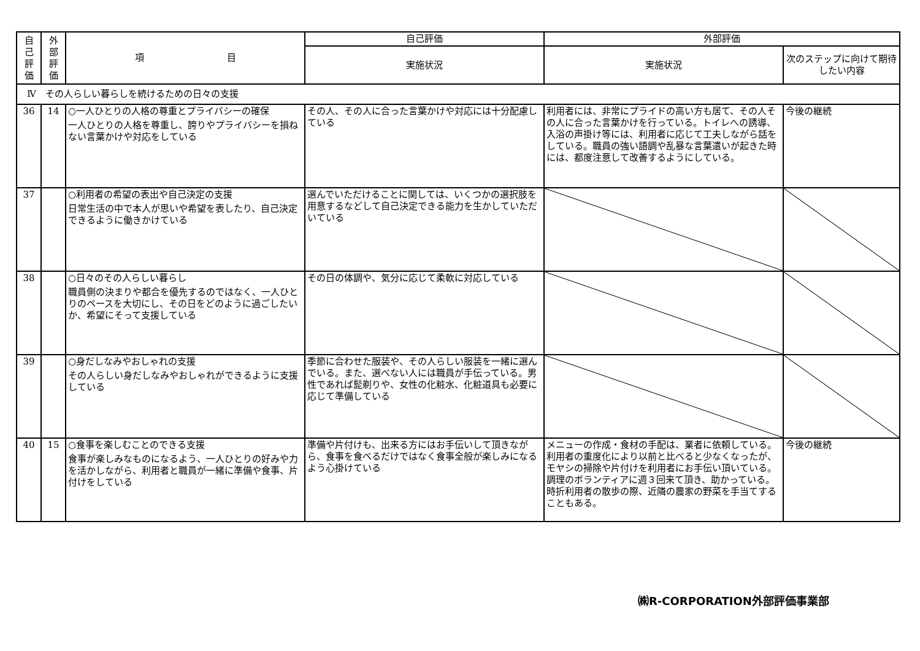| 自 己 評 価 | 外 部 評 価 | 項 目 | 自己評価 | 外部評価 | |
| --- | --- | --- | --- | --- | --- |
| | | | 実施状況 | 実施状況 | 次のステップに向けて期待したい内容 |
| Ⅳ その人らしい暮らしを続けるための日々の支援 | | | | | |
| 36 | 14 | ○一人ひとりの人格の尊重とプライバシーの確保 一人ひとりの人格を尊重し、誇りやプライバシーを損ねない言葉かけや対応をしている | その人、その人に合った言葉かけや対応には十分配慮している | 利用者には、非常にプライドの高い方も居て、その人その人に合った言葉かけを行っている。トイレへの誘導、入浴の声掛け等には、利用者に応じて工夫しながら話をしている。職員の強い語調や乱暴な言葉遣いが起きた時には、都度注意して改善するようにしている。 | 今後の継続 |
| 37 | | ○利用者の希望の表出や自己決定の支援 日常生活の中で本人が思いや希望を表したり、自己決定できるように働きかけている | 選んでいただけることに関しては、いくつかの選択肢を用意するなどして自己決定できる能力を生かしていただいている | | |
| 38 | | ○日々のその人らしい暮らし 職員側の決まりや都合を優先するのではなく、一人ひとりのペースを大切にし、その日をどのように過ごしたいか、希望にそって支援している | その日の体調や、気分に応じて柔軟に対応している | | |
| 39 | | ○身だしなみやおしゃれの支援 その人らしい身だしなみやおしゃれができるように支援している | 季節に合わせた服装や、その人らしい服装を一緒に選んでいる。また、選べない人には職員が手伝っている。男性であれば髭剃りや、女性の化粧水、化粧道具も必要に応じて準備している | | |
| 40 | 15 | ○食事を楽しむことのできる支援 食事が楽しみなものになるよう、一人ひとりの好みや力を活かしながら、利用者と職員が一緒に準備や食事、片付けをしている | 準備や片付けも、出来る方にはお手伝いして頂きながら、食事を食べるだけではなく食事全般が楽しみになるよう心掛けている | メニューの作成・食材の手配は、業者に依頼している。利用者の重度化により以前と比べると少なくなったが、モヤシの掃除や片付けを利用者にお手伝い頂いている。調理のボランティアに週３回来て頂き、助かっている。時折利用者の散歩の際、近隣の農家の野菜を手当てすることもある。 | 今後の継続 |
㈱R-CORPORATION外部評価事業部